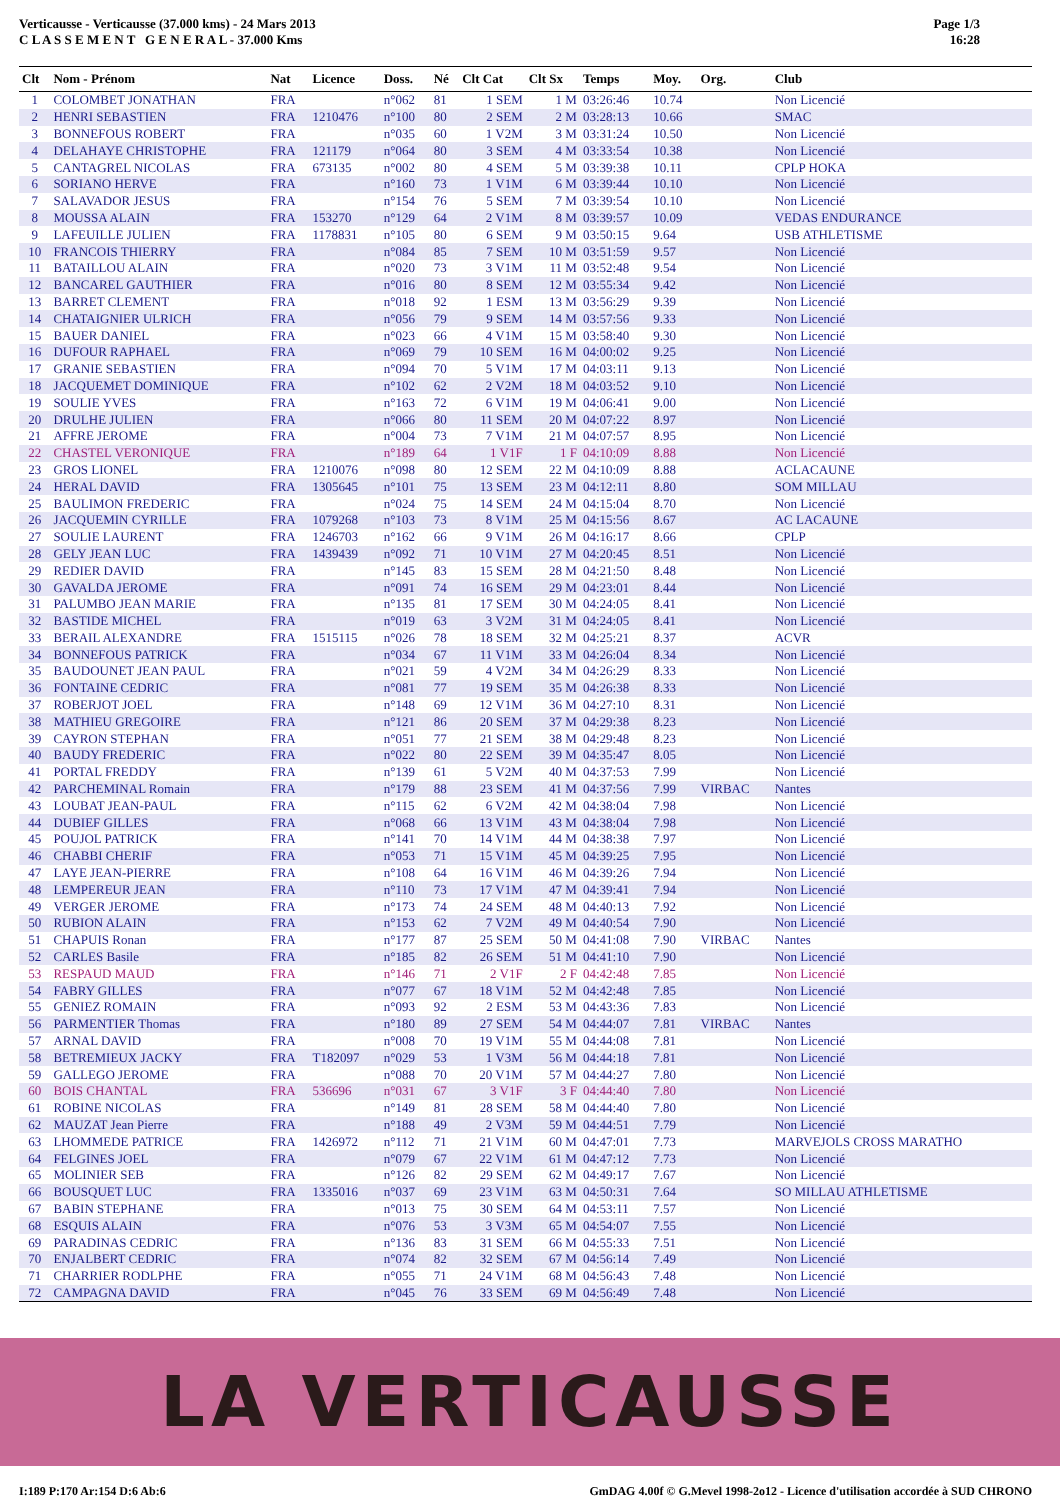Verticausse - Verticausse (37.000 kms) - 24 Mars 2013
C L A S S E M E N T G E N E R A L - 37.000 Kms
Page 1/3
16:28
| Clt | Nom - Prénom | Nat | Licence | Doss. | Né | Clt Cat | Clt Sx | Temps | Moy. | Org. | Club |
| --- | --- | --- | --- | --- | --- | --- | --- | --- | --- | --- | --- |
| 1 | COLOMBET JONATHAN | FRA | | n°062 | 81 | 1 SEM | 1 M | 03:26:46 | 10.74 | | Non Licencié |
| 2 | HENRI SEBASTIEN | FRA | 1210476 | n°100 | 80 | 2 SEM | 2 M | 03:28:13 | 10.66 | | SMAC |
| 3 | BONNEFOUS ROBERT | FRA | | n°035 | 60 | 1 V2M | 3 M | 03:31:24 | 10.50 | | Non Licencié |
| 4 | DELAHAYE CHRISTOPHE | FRA | 121179 | n°064 | 80 | 3 SEM | 4 M | 03:33:54 | 10.38 | | Non Licencié |
| 5 | CANTAGREL NICOLAS | FRA | 673135 | n°002 | 80 | 4 SEM | 5 M | 03:39:38 | 10.11 | | CPLP HOKA |
| 6 | SORIANO HERVE | FRA | | n°160 | 73 | 1 V1M | 6 M | 03:39:44 | 10.10 | | Non Licencié |
| 7 | SALAVADOR JESUS | FRA | | n°154 | 76 | 5 SEM | 7 M | 03:39:54 | 10.10 | | Non Licencié |
| 8 | MOUSSA ALAIN | FRA | 153270 | n°129 | 64 | 2 V1M | 8 M | 03:39:57 | 10.09 | | VEDAS ENDURANCE |
| 9 | LAFEUILLE JULIEN | FRA | 1178831 | n°105 | 80 | 6 SEM | 9 M | 03:50:15 | 9.64 | | USB ATHLETISME |
| 10 | FRANCOIS THIERRY | FRA | | n°084 | 85 | 7 SEM | 10 M | 03:51:59 | 9.57 | | Non Licencié |
| 11 | BATAILLOU ALAIN | FRA | | n°020 | 73 | 3 V1M | 11 M | 03:52:48 | 9.54 | | Non Licencié |
| 12 | BANCAREL GAUTHIER | FRA | | n°016 | 80 | 8 SEM | 12 M | 03:55:34 | 9.42 | | Non Licencié |
| 13 | BARRET CLEMENT | FRA | | n°018 | 92 | 1 ESM | 13 M | 03:56:29 | 9.39 | | Non Licencié |
| 14 | CHATAIGNIER ULRICH | FRA | | n°056 | 79 | 9 SEM | 14 M | 03:57:56 | 9.33 | | Non Licencié |
| 15 | BAUER DANIEL | FRA | | n°023 | 66 | 4 V1M | 15 M | 03:58:40 | 9.30 | | Non Licencié |
| 16 | DUFOUR RAPHAEL | FRA | | n°069 | 79 | 10 SEM | 16 M | 04:00:02 | 9.25 | | Non Licencié |
| 17 | GRANIE SEBASTIEN | FRA | | n°094 | 70 | 5 V1M | 17 M | 04:03:11 | 9.13 | | Non Licencié |
| 18 | JACQUEMET DOMINIQUE | FRA | | n°102 | 62 | 2 V2M | 18 M | 04:03:52 | 9.10 | | Non Licencié |
| 19 | SOULIE YVES | FRA | | n°163 | 72 | 6 V1M | 19 M | 04:06:41 | 9.00 | | Non Licencié |
| 20 | DRULHE JULIEN | FRA | | n°066 | 80 | 11 SEM | 20 M | 04:07:22 | 8.97 | | Non Licencié |
| 21 | AFFRE JEROME | FRA | | n°004 | 73 | 7 V1M | 21 M | 04:07:57 | 8.95 | | Non Licencié |
| 22 | CHASTEL VERONIQUE | FRA | | n°189 | 64 | 1 V1F | 1 F | 04:10:09 | 8.88 | | Non Licencié |
| 23 | GROS LIONEL | FRA | 1210076 | n°098 | 80 | 12 SEM | 22 M | 04:10:09 | 8.88 | | ACLACAUNE |
| 24 | HERAL DAVID | FRA | 1305645 | n°101 | 75 | 13 SEM | 23 M | 04:12:11 | 8.80 | | SOM MILLAU |
| 25 | BAULIMON FREDERIC | FRA | | n°024 | 75 | 14 SEM | 24 M | 04:15:04 | 8.70 | | Non Licencié |
| 26 | JACQUEMIN CYRILLE | FRA | 1079268 | n°103 | 73 | 8 V1M | 25 M | 04:15:56 | 8.67 | | AC LACAUNE |
| 27 | SOULIE LAURENT | FRA | 1246703 | n°162 | 66 | 9 V1M | 26 M | 04:16:17 | 8.66 | | CPLP |
| 28 | GELY JEAN LUC | FRA | 1439439 | n°092 | 71 | 10 V1M | 27 M | 04:20:45 | 8.51 | | Non Licencié |
| 29 | REDIER DAVID | FRA | | n°145 | 83 | 15 SEM | 28 M | 04:21:50 | 8.48 | | Non Licencié |
| 30 | GAVALDA JEROME | FRA | | n°091 | 74 | 16 SEM | 29 M | 04:23:01 | 8.44 | | Non Licencié |
| 31 | PALUMBO JEAN MARIE | FRA | | n°135 | 81 | 17 SEM | 30 M | 04:24:05 | 8.41 | | Non Licencié |
| 32 | BASTIDE MICHEL | FRA | | n°019 | 63 | 3 V2M | 31 M | 04:24:05 | 8.41 | | Non Licencié |
| 33 | BERAIL ALEXANDRE | FRA | 1515115 | n°026 | 78 | 18 SEM | 32 M | 04:25:21 | 8.37 | | ACVR |
| 34 | BONNEFOUS PATRICK | FRA | | n°034 | 67 | 11 V1M | 33 M | 04:26:04 | 8.34 | | Non Licencié |
| 35 | BAUDOUNET JEAN PAUL | FRA | | n°021 | 59 | 4 V2M | 34 M | 04:26:29 | 8.33 | | Non Licencié |
| 36 | FONTAINE CEDRIC | FRA | | n°081 | 77 | 19 SEM | 35 M | 04:26:38 | 8.33 | | Non Licencié |
| 37 | ROBERJOT JOEL | FRA | | n°148 | 69 | 12 V1M | 36 M | 04:27:10 | 8.31 | | Non Licencié |
| 38 | MATHIEU GREGOIRE | FRA | | n°121 | 86 | 20 SEM | 37 M | 04:29:38 | 8.23 | | Non Licencié |
| 39 | CAYRON STEPHAN | FRA | | n°051 | 77 | 21 SEM | 38 M | 04:29:48 | 8.23 | | Non Licencié |
| 40 | BAUDY FREDERIC | FRA | | n°022 | 80 | 22 SEM | 39 M | 04:35:47 | 8.05 | | Non Licencié |
| 41 | PORTAL FREDDY | FRA | | n°139 | 61 | 5 V2M | 40 M | 04:37:53 | 7.99 | | Non Licencié |
| 42 | PARCHEMINAL Romain | FRA | | n°179 | 88 | 23 SEM | 41 M | 04:37:56 | 7.99 | VIRBAC | Nantes |
| 43 | LOUBAT JEAN-PAUL | FRA | | n°115 | 62 | 6 V2M | 42 M | 04:38:04 | 7.98 | | Non Licencié |
| 44 | DUBIEF GILLES | FRA | | n°068 | 66 | 13 V1M | 43 M | 04:38:04 | 7.98 | | Non Licencié |
| 45 | POUJOL PATRICK | FRA | | n°141 | 70 | 14 V1M | 44 M | 04:38:38 | 7.97 | | Non Licencié |
| 46 | CHABBI CHERIF | FRA | | n°053 | 71 | 15 V1M | 45 M | 04:39:25 | 7.95 | | Non Licencié |
| 47 | LAYE JEAN-PIERRE | FRA | | n°108 | 64 | 16 V1M | 46 M | 04:39:26 | 7.94 | | Non Licencié |
| 48 | LEMPEREUR JEAN | FRA | | n°110 | 73 | 17 V1M | 47 M | 04:39:41 | 7.94 | | Non Licencié |
| 49 | VERGER JEROME | FRA | | n°173 | 74 | 24 SEM | 48 M | 04:40:13 | 7.92 | | Non Licencié |
| 50 | RUBION ALAIN | FRA | | n°153 | 62 | 7 V2M | 49 M | 04:40:54 | 7.90 | | Non Licencié |
| 51 | CHAPUIS Ronan | FRA | | n°177 | 87 | 25 SEM | 50 M | 04:41:08 | 7.90 | VIRBAC | Nantes |
| 52 | CARLES Basile | FRA | | n°185 | 82 | 26 SEM | 51 M | 04:41:10 | 7.90 | | Non Licencié |
| 53 | RESPAUD MAUD | FRA | | n°146 | 71 | 2 V1F | 2 F | 04:42:48 | 7.85 | | Non Licencié |
| 54 | FABRY GILLES | FRA | | n°077 | 67 | 18 V1M | 52 M | 04:42:48 | 7.85 | | Non Licencié |
| 55 | GENIEZ ROMAIN | FRA | | n°093 | 92 | 2 ESM | 53 M | 04:43:36 | 7.83 | | Non Licencié |
| 56 | PARMENTIER Thomas | FRA | | n°180 | 89 | 27 SEM | 54 M | 04:44:07 | 7.81 | VIRBAC | Nantes |
| 57 | ARNAL DAVID | FRA | | n°008 | 70 | 19 V1M | 55 M | 04:44:08 | 7.81 | | Non Licencié |
| 58 | BETREMIEUX JACKY | FRA | T182097 | n°029 | 53 | 1 V3M | 56 M | 04:44:18 | 7.81 | | Non Licencié |
| 59 | GALLEGO JEROME | FRA | | n°088 | 70 | 20 V1M | 57 M | 04:44:27 | 7.80 | | Non Licencié |
| 60 | BOIS CHANTAL | FRA | 536696 | n°031 | 67 | 3 V1F | 3 F | 04:44:40 | 7.80 | | Non Licencié |
| 61 | ROBINE NICOLAS | FRA | | n°149 | 81 | 28 SEM | 58 M | 04:44:40 | 7.80 | | Non Licencié |
| 62 | MAUZAT Jean Pierre | FRA | | n°188 | 49 | 2 V3M | 59 M | 04:44:51 | 7.79 | | Non Licencié |
| 63 | LHOMMEDE PATRICE | FRA | 1426972 | n°112 | 71 | 21 V1M | 60 M | 04:47:01 | 7.73 | | MARVEJOLS CROSS MARATHO |
| 64 | FELGINES JOEL | FRA | | n°079 | 67 | 22 V1M | 61 M | 04:47:12 | 7.73 | | Non Licencié |
| 65 | MOLINIER SEB | FRA | | n°126 | 82 | 29 SEM | 62 M | 04:49:17 | 7.67 | | Non Licencié |
| 66 | BOUSQUET LUC | FRA | 1335016 | n°037 | 69 | 23 V1M | 63 M | 04:50:31 | 7.64 | | SO MILLAU ATHLETISME |
| 67 | BABIN STEPHANE | FRA | | n°013 | 75 | 30 SEM | 64 M | 04:53:11 | 7.57 | | Non Licencié |
| 68 | ESQUIS ALAIN | FRA | | n°076 | 53 | 3 V3M | 65 M | 04:54:07 | 7.55 | | Non Licencié |
| 69 | PARADINAS CEDRIC | FRA | | n°136 | 83 | 31 SEM | 66 M | 04:55:33 | 7.51 | | Non Licencié |
| 70 | ENJALBERT CEDRIC | FRA | | n°074 | 82 | 32 SEM | 67 M | 04:56:14 | 7.49 | | Non Licencié |
| 71 | CHARRIER RODLPHE | FRA | | n°055 | 71 | 24 V1M | 68 M | 04:56:43 | 7.48 | | Non Licencié |
| 72 | CAMPAGNA DAVID | FRA | | n°045 | 76 | 33 SEM | 69 M | 04:56:49 | 7.48 | | Non Licencié |
LA VERTICAUSSE
I:189 P:170 Ar:154 D:6 Ab:6 GmDAG 4.00f © G.Mevel 1998-2o12 - Licence d'utilisation accordée à SUD CHRONO